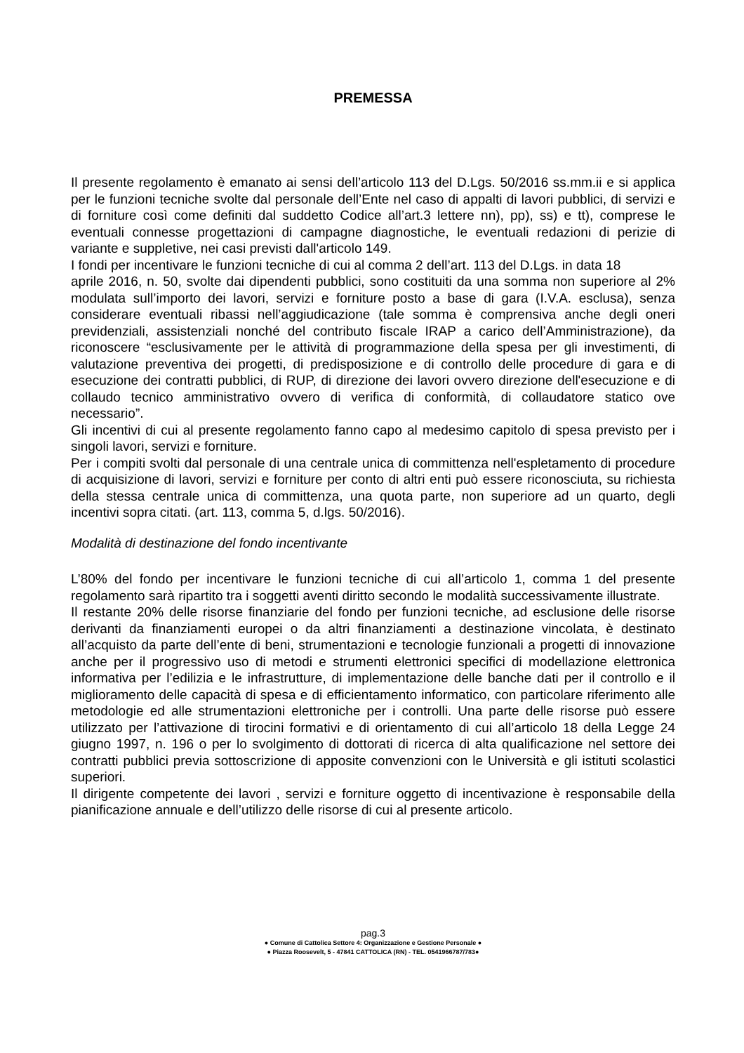PREMESSA
Il presente regolamento è emanato ai sensi dell’articolo 113 del D.Lgs. 50/2016 ss.mm.ii e si applica per le funzioni tecniche svolte dal personale dell’Ente nel caso di appalti di lavori pubblici, di servizi e di forniture così come definiti dal suddetto Codice all’art.3 lettere nn), pp), ss) e tt), comprese le eventuali connesse progettazioni di campagne diagnostiche, le eventuali redazioni di perizie di variante e suppletive, nei casi previsti dall'articolo 149.
I fondi per incentivare le funzioni tecniche di cui al comma 2 dell’art. 113 del D.Lgs. in data 18
aprile 2016, n. 50, svolte dai dipendenti pubblici, sono costituiti da una somma non superiore al 2% modulata sull’importo dei lavori, servizi e forniture posto a base di gara (I.V.A. esclusa), senza considerare eventuali ribassi nell’aggiudicazione (tale somma è comprensiva anche degli oneri previdenziali, assistenziali nonché del contributo fiscale IRAP a carico dell’Amministrazione), da riconoscere “esclusivamente per le attività di programmazione della spesa per gli investimenti, di valutazione preventiva dei progetti, di predisposizione e di controllo delle procedure di gara e di esecuzione dei contratti pubblici, di RUP, di direzione dei lavori ovvero direzione dell'esecuzione e di collaudo tecnico amministrativo ovvero di verifica di conformità, di collaudatore statico ove necessario”.
Gli incentivi di cui al presente regolamento fanno capo al medesimo capitolo di spesa previsto per i singoli lavori, servizi e forniture.
Per i compiti svolti dal personale di una centrale unica di committenza nell'espletamento di procedure di acquisizione di lavori, servizi e forniture per conto di altri enti può essere riconosciuta, su richiesta della stessa centrale unica di committenza, una quota parte, non superiore ad un quarto, degli incentivi sopra citati. (art. 113, comma 5, d.lgs. 50/2016).
Modalità di destinazione del fondo incentivante
L’80% del fondo per incentivare le funzioni tecniche di cui all’articolo 1, comma 1 del presente regolamento sarà ripartito tra i soggetti aventi diritto secondo le modalità successivamente illustrate.
Il restante 20% delle risorse finanziarie del fondo per funzioni tecniche, ad esclusione delle risorse derivanti da finanziamenti europei o da altri finanziamenti a destinazione vincolata, è destinato all’acquisto da parte dell’ente di beni, strumentazioni e tecnologie funzionali a progetti di innovazione anche per il progressivo uso di metodi e strumenti elettronici specifici di modellazione elettronica informativa per l’edilizia e le infrastrutture, di implementazione delle banche dati per il controllo e il miglioramento delle capacità di spesa e di efficientamento informatico, con particolare riferimento alle metodologie ed alle strumentazioni elettroniche per i controlli. Una parte delle risorse può essere utilizzato per l’attivazione di tirocini formativi e di orientamento di cui all’articolo 18 della Legge 24 giugno 1997, n. 196 o per lo svolgimento di dottorati di ricerca di alta qualificazione nel settore dei contratti pubblici previa sottoscrizione di apposite convenzioni con le Università e gli istituti scolastici superiori.
Il dirigente competente dei lavori , servizi e forniture oggetto di incentivazione è responsabile della pianificazione annuale e dell’utilizzo delle risorse di cui al presente articolo.
pag.3
● Comune di Cattolica Settore 4: Organizzazione e Gestione Personale ●
● Piazza Roosevelt, 5 - 47841 CATTOLICA (RN) - TEL. 0541966787/783●